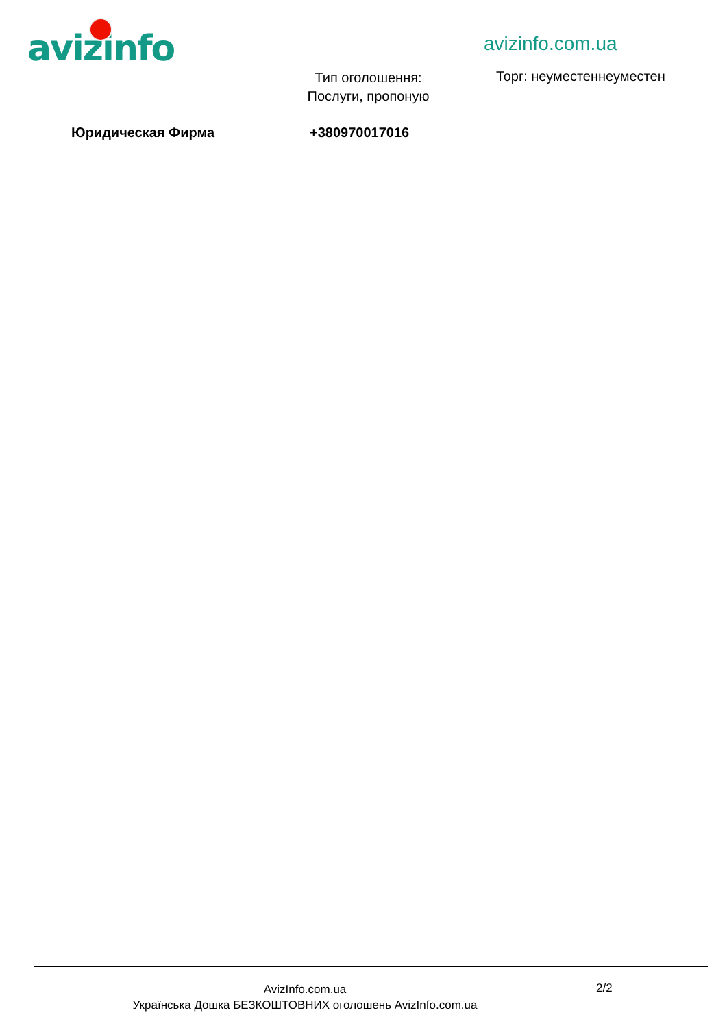avizinfo avizinfo.com.ua
Тип оголошення: Послуги, пропоную
Торг: неуместеннеуместен
Юридическая Фирма +380970017016
AvizInfo.com.ua
Українська Дошка БЕЗКОШТОВНИХ оголошень AvizInfo.com.ua
2/2